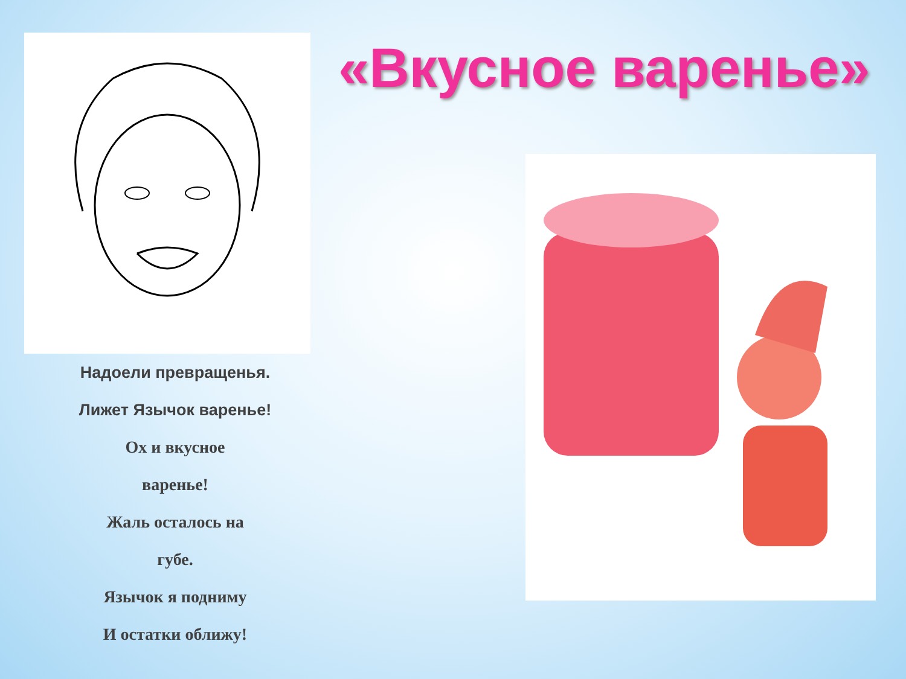Надоели превращенья.
Лижет Язычок варенье!
Ох и вкусное
варенье!
Жаль осталось на
губе.
Язычок я подниму
И остатки оближу!
«Вкусное варенье»